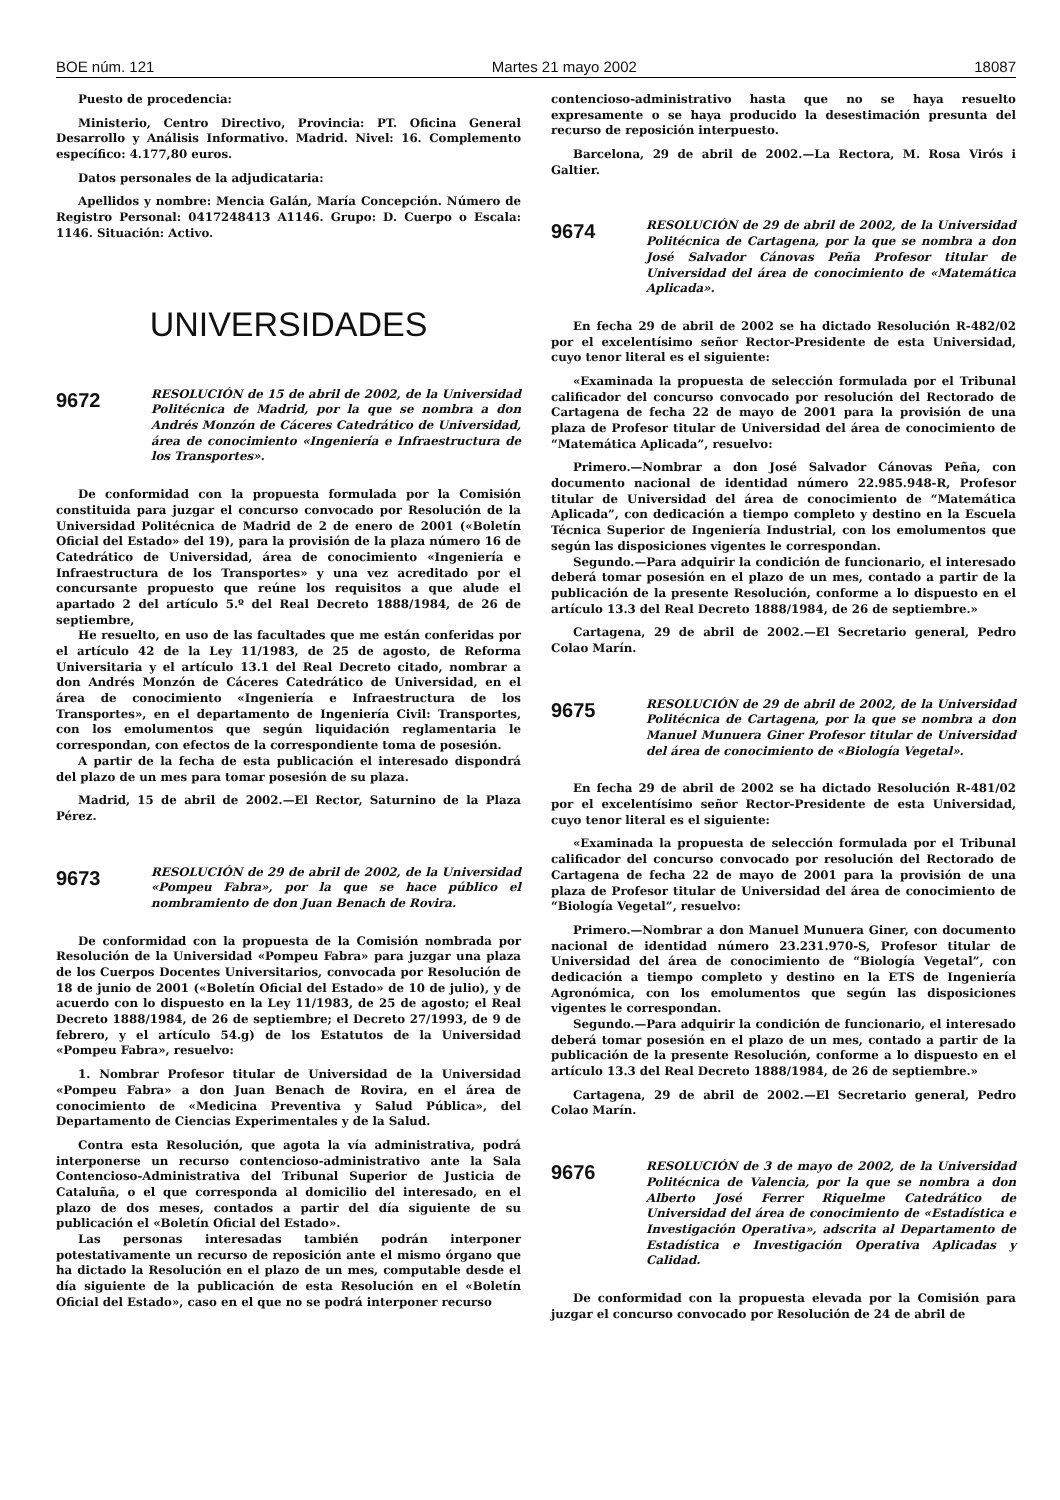BOE núm. 121 Martes 21 mayo 2002 18087
Puesto de procedencia:
Ministerio, Centro Directivo, Provincia: PT. Oficina General Desarrollo y Análisis Informativo. Madrid. Nivel: 16. Complemento específico: 4.177,80 euros.
Datos personales de la adjudicataria:
Apellidos y nombre: Mencia Galán, María Concepción. Número de Registro Personal: 0417248413 A1146. Grupo: D. Cuerpo o Escala: 1146. Situación: Activo.
UNIVERSIDADES
9672
RESOLUCIÓN de 15 de abril de 2002, de la Universidad Politécnica de Madrid, por la que se nombra a don Andrés Monzón de Cáceres Catedrático de Universidad, área de conocimiento «Ingeniería e Infraestructura de los Transportes».
De conformidad con la propuesta formulada por la Comisión constituida para juzgar el concurso convocado por Resolución de la Universidad Politécnica de Madrid de 2 de enero de 2001 («Boletín Oficial del Estado» del 19), para la provisión de la plaza número 16 de Catedrático de Universidad, área de conocimiento «Ingeniería e Infraestructura de los Transportes» y una vez acreditado por el concursante propuesto que reúne los requisitos a que alude el apartado 2 del artículo 5.º del Real Decreto 1888/1984, de 26 de septiembre,
He resuelto, en uso de las facultades que me están conferidas por el artículo 42 de la Ley 11/1983, de 25 de agosto, de Reforma Universitaria y el artículo 13.1 del Real Decreto citado, nombrar a don Andrés Monzón de Cáceres Catedrático de Universidad, en el área de conocimiento «Ingeniería e Infraestructura de los Transportes», en el departamento de Ingeniería Civil: Transportes, con los emolumentos que según liquidación reglamentaria le correspondan, con efectos de la correspondiente toma de posesión.
A partir de la fecha de esta publicación el interesado dispondrá del plazo de un mes para tomar posesión de su plaza.
Madrid, 15 de abril de 2002.—El Rector, Saturnino de la Plaza Pérez.
9673
RESOLUCIÓN de 29 de abril de 2002, de la Universidad «Pompeu Fabra», por la que se hace público el nombramiento de don Juan Benach de Rovira.
De conformidad con la propuesta de la Comisión nombrada por Resolución de la Universidad «Pompeu Fabra» para juzgar una plaza de los Cuerpos Docentes Universitarios, convocada por Resolución de 18 de junio de 2001 («Boletín Oficial del Estado» de 10 de julio), y de acuerdo con lo dispuesto en la Ley 11/1983, de 25 de agosto; el Real Decreto 1888/1984, de 26 de septiembre; el Decreto 27/1993, de 9 de febrero, y el artículo 54.g) de los Estatutos de la Universidad «Pompeu Fabra», resuelvo:
1. Nombrar Profesor titular de Universidad de la Universidad «Pompeu Fabra» a don Juan Benach de Rovira, en el área de conocimiento de «Medicina Preventiva y Salud Pública», del Departamento de Ciencias Experimentales y de la Salud.
Contra esta Resolución, que agota la vía administrativa, podrá interponerse un recurso contencioso-administrativo ante la Sala Contencioso-Administrativa del Tribunal Superior de Justicia de Cataluña, o el que corresponda al domicilio del interesado, en el plazo de dos meses, contados a partir del día siguiente de su publicación el «Boletín Oficial del Estado».
Las personas interesadas también podrán interponer potestativamente un recurso de reposición ante el mismo órgano que ha dictado la Resolución en el plazo de un mes, computable desde el día siguiente de la publicación de esta Resolución en el «Boletín Oficial del Estado», caso en el que no se podrá interponer recurso
contencioso-administrativo hasta que no se haya resuelto expresamente o se haya producido la desestimación presunta del recurso de reposición interpuesto.
Barcelona, 29 de abril de 2002.—La Rectora, M. Rosa Virós i Galtier.
9674
RESOLUCIÓN de 29 de abril de 2002, de la Universidad Politécnica de Cartagena, por la que se nombra a don José Salvador Cánovas Peña Profesor titular de Universidad del área de conocimiento de «Matemática Aplicada».
En fecha 29 de abril de 2002 se ha dictado Resolución R-482/02 por el excelentísimo señor Rector-Presidente de esta Universidad, cuyo tenor literal es el siguiente:
«Examinada la propuesta de selección formulada por el Tribunal calificador del concurso convocado por resolución del Rectorado de Cartagena de fecha 22 de mayo de 2001 para la provisión de una plaza de Profesor titular de Universidad del área de conocimiento de “Matemática Aplicada”, resuelvo:
Primero.—Nombrar a don José Salvador Cánovas Peña, con documento nacional de identidad número 22.985.948-R, Profesor titular de Universidad del área de conocimiento de “Matemática Aplicada”, con dedicación a tiempo completo y destino en la Escuela Técnica Superior de Ingeniería Industrial, con los emolumentos que según las disposiciones vigentes le correspondan.
Segundo.—Para adquirir la condición de funcionario, el interesado deberá tomar posesión en el plazo de un mes, contado a partir de la publicación de la presente Resolución, conforme a lo dispuesto en el artículo 13.3 del Real Decreto 1888/1984, de 26 de septiembre.»
Cartagena, 29 de abril de 2002.—El Secretario general, Pedro Colao Marín.
9675
RESOLUCIÓN de 29 de abril de 2002, de la Universidad Politécnica de Cartagena, por la que se nombra a don Manuel Munuera Giner Profesor titular de Universidad del área de conocimiento de «Biología Vegetal».
En fecha 29 de abril de 2002 se ha dictado Resolución R-481/02 por el excelentísimo señor Rector-Presidente de esta Universidad, cuyo tenor literal es el siguiente:
«Examinada la propuesta de selección formulada por el Tribunal calificador del concurso convocado por resolución del Rectorado de Cartagena de fecha 22 de mayo de 2001 para la provisión de una plaza de Profesor titular de Universidad del área de conocimiento de “Biología Vegetal”, resuelvo:
Primero.—Nombrar a don Manuel Munuera Giner, con documento nacional de identidad número 23.231.970-S, Profesor titular de Universidad del área de conocimiento de “Biología Vegetal”, con dedicación a tiempo completo y destino en la ETS de Ingeniería Agronómica, con los emolumentos que según las disposiciones vigentes le correspondan.
Segundo.—Para adquirir la condición de funcionario, el interesado deberá tomar posesión en el plazo de un mes, contado a partir de la publicación de la presente Resolución, conforme a lo dispuesto en el artículo 13.3 del Real Decreto 1888/1984, de 26 de septiembre.»
Cartagena, 29 de abril de 2002.—El Secretario general, Pedro Colao Marín.
9676
RESOLUCIÓN de 3 de mayo de 2002, de la Universidad Politécnica de Valencia, por la que se nombra a don Alberto José Ferrer Riquelme Catedrático de Universidad del área de conocimiento de «Estadística e Investigación Operativa», adscrita al Departamento de Estadística e Investigación Operativa Aplicadas y Calidad.
De conformidad con la propuesta elevada por la Comisión para juzgar el concurso convocado por Resolución de 24 de abril de